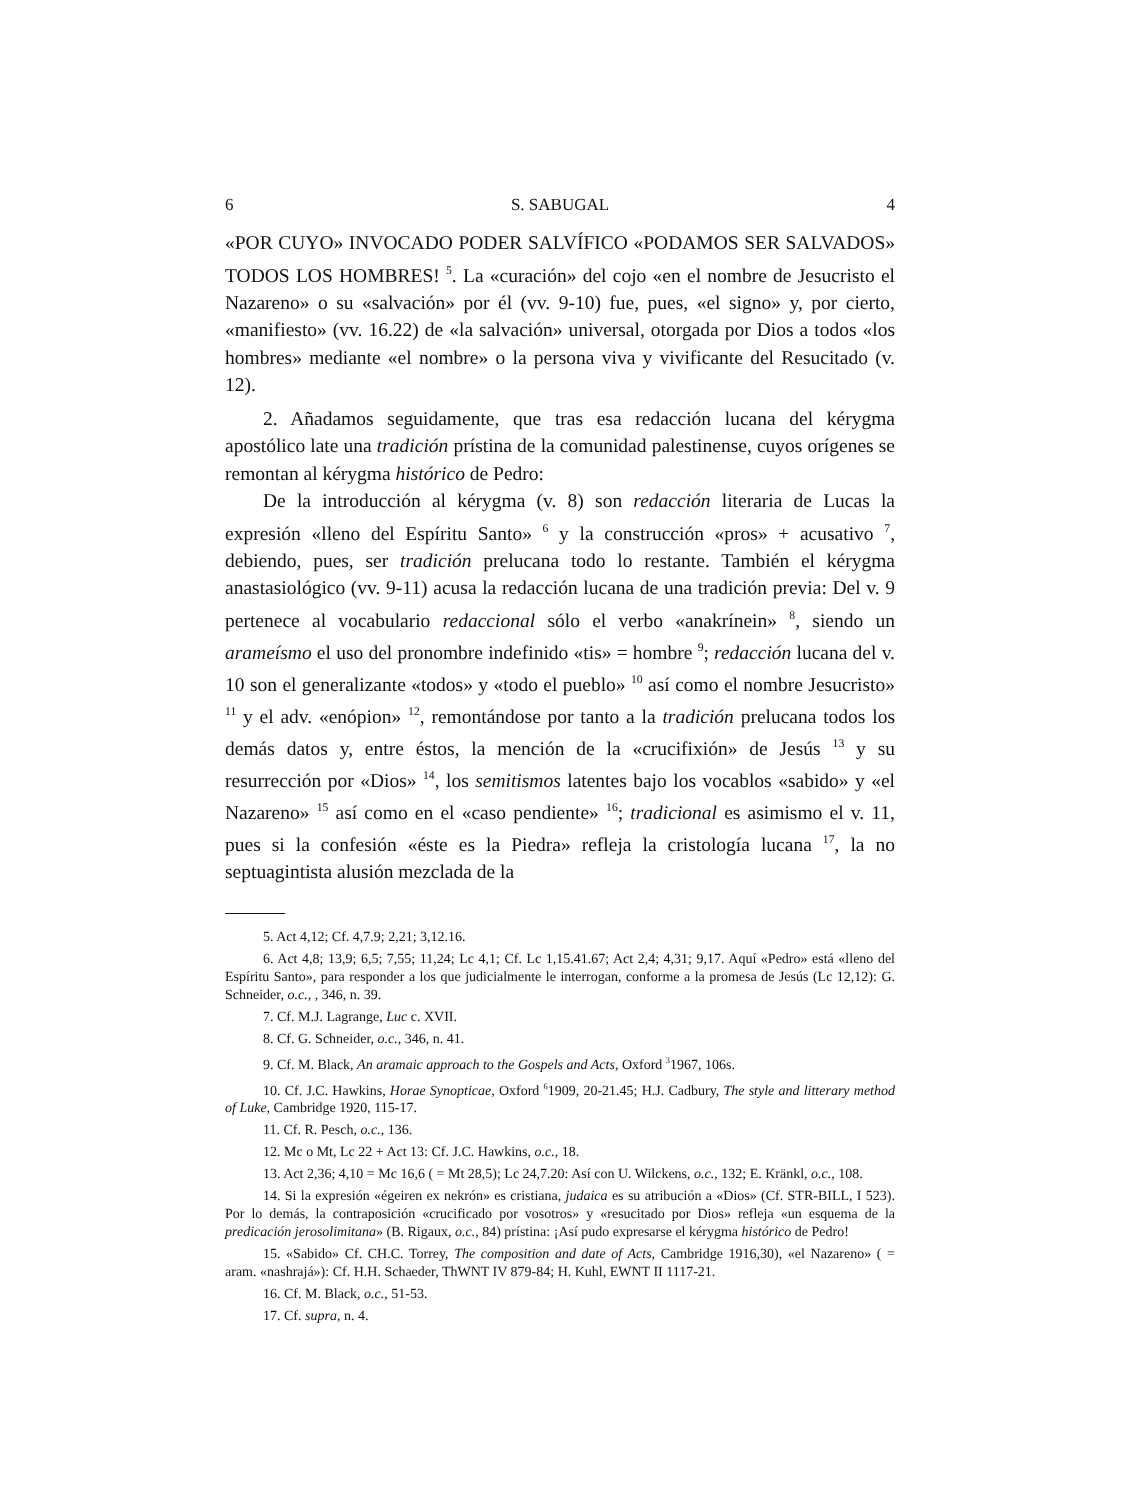6 S. SABUGAL 4
«POR CUYO» INVOCADO PODER SALVÍFICO «PODAMOS SER SALVADOS» TODOS LOS HOMBRES! <sup>5</sup>. La «curación» del cojo «en el nombre de Jesucristo el Nazareno» o su «salvación» por él (vv. 9-10) fue, pues, «el signo» y, por cierto, «manifiesto» (vv. 16.22) de «la salvación» universal, otorgada por Dios a todos «los hombres» mediante «el nombre» o la persona viva y vivificante del Resucitado (v. 12).
2. Añadamos seguidamente, que tras esa redacción lucana del kérygma apostólico late una tradición prístina de la comunidad palestinense, cuyos orígenes se remontan al kérygma histórico de Pedro:
De la introducción al kérygma (v. 8) son redacción literaria de Lucas la expresión «lleno del Espíritu Santo» <sup>6</sup> y la construcción «pros» + acusativo <sup>7</sup>, debiendo, pues, ser tradición prelucana todo lo restante. También el kérygma anastasiológico (vv. 9-11) acusa la redacción lucana de una tradición previa: Del v. 9 pertenece al vocabulario redaccional sólo el verbo «anakrínein» <sup>8</sup>, siendo un arameísmo el uso del pronombre indefinido «tis» = hombre <sup>9</sup>; redacción lucana del v. 10 son el generalizante «todos» y «todo el pueblo» <sup>10</sup> así como el nombre Jesucristo» <sup>11</sup> y el adv. «enópion» <sup>12</sup>, remontándose por tanto a la tradición prelucana todos los demás datos y, entre éstos, la mención de la «crucifixión» de Jesús <sup>13</sup> y su resurrección por «Dios» <sup>14</sup>, los semitismos latentes bajo los vocablos «sabido» y «el Nazareno» <sup>15</sup> así como en el «caso pendiente» <sup>16</sup>; tradicional es asimismo el v. 11, pues si la confesión «éste es la Piedra» refleja la cristología lucana <sup>17</sup>, la no septuagintista alusión mezclada de la
5. Act 4,12; Cf. 4,7.9; 2,21; 3,12.16.
6. Act 4,8; 13,9; 6,5; 7,55; 11,24; Lc 4,1; Cf. Lc 1,15.41.67; Act 2,4; 4,31; 9,17. Aquí «Pedro» está «lleno del Espíritu Santo», para responder a los que judicialmente le interrogan, conforme a la promesa de Jesús (Lc 12,12): G. Schneider, o.c., , 346, n. 39.
7. Cf. M.J. Lagrange, Luc c. XVII.
8. Cf. G. Schneider, o.c., 346, n. 41.
9. Cf. M. Black, An aramaic approach to the Gospels and Acts, Oxford <sup>3</sup>1967, 106s.
10. Cf. J.C. Hawkins, Horae Synopticae, Oxford <sup>6</sup>1909, 20-21.45; H.J. Cadbury, The style and litterary method of Luke, Cambridge 1920, 115-17.
11. Cf. R. Pesch, o.c., 136.
12. Mc o Mt, Lc 22 + Act 13: Cf. J.C. Hawkins, o.c., 18.
13. Act 2,36; 4,10 = Mc 16,6 ( = Mt 28,5); Lc 24,7.20: Así con U. Wilckens, o.c., 132; E. Kränkl, o.c., 108.
14. Si la expresión «égeiren ex nekrón» es cristiana, judaica es su atribución a «Dios» (Cf. STR-BILL, I 523). Por lo demás, la contraposición «crucificado por vosotros» y «resucitado por Dios» refleja «un esquema de la predicación jerosolimitana» (B. Rigaux, o.c., 84) prístina: ¡Así pudo expresarse el kérygma histórico de Pedro!
15. «Sabido» Cf. CH.C. Torrey, The composition and date of Acts, Cambridge 1916,30), «el Nazareno» ( = aram. «nashrajá»): Cf. H.H. Schaeder, ThWNT IV 879-84; H. Kuhl, EWNT II 1117-21.
16. Cf. M. Black, o.c., 51-53.
17. Cf. supra, n. 4.